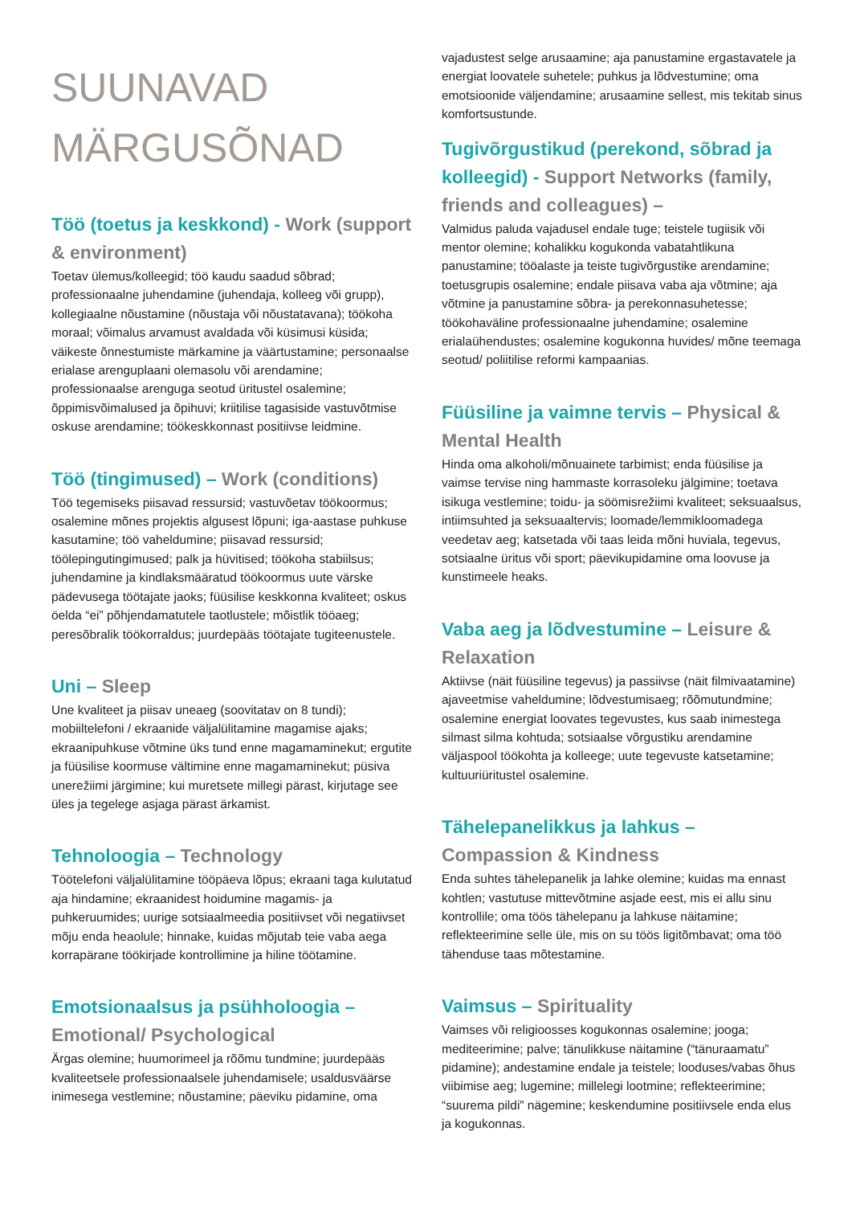SUUNAVAD
MÄRGUSÕNAD
Töö (toetus ja keskkond) - Work (support & environment)
Toetav ülemus/kolleegid; töö kaudu saadud sõbrad; professionaalne juhendamine (juhendaja, kolleeg või grupp), kollegiaalne nõustamine (nõustaja või nõustatavana); töökoha moraal; võimalus arvamust avaldada või küsimusi küsida; väikeste õnnestumiste märkamine ja väärtustamine; personaalse erialase arenguplaani olemasolu või arendamine; professionaalse arenguga seotud üritustel osalemine; õppimisvõimalused ja õpihuvi; kriitilise tagasiside vastuvõtmise oskuse arendamine; töökeskkonnast positiivse leidmine.
Töö (tingimused) – Work (conditions)
Töö tegemiseks piisavad ressursid; vastuvõetav töökoormus; osalemine mõnes projektis algusest lõpuni; iga-aastase puhkuse kasutamine; töö vaheldumine; piisavad ressursid; töölepingutingimused; palk ja hüvitised; töökoha stabiilsus; juhendamine ja kindlaksmääratud töökoormus uute värske pädevusega töötajate jaoks; füüsilise keskkonna kvaliteet; oskus öelda “ei” põhjendamatutele taotlustele; mõistlik tööaeg; peresõbralik töökorraldus; juurdepääs töötajate tugiteenustele.
Uni – Sleep
Une kvaliteet ja piisav uneaeg (soovitatav on 8 tundi); mobiiltelefoni / ekraanide väljalülitamine magamise ajaks; ekraanipuhkuse võtmine üks tund enne magamaminekut; ergutite ja füüsilise koormuse vältimine enne magamaminekut; püsiva unerežiimi järgimine; kui muretsete millegi pärast, kirjutage see üles ja tegelege asjaga pärast ärkamist.
Tehnoloogia – Technology
Töötelefoni väljalülitamine tööpäeva lõpus; ekraani taga kulutatud aja hindamine; ekraanidest hoidumine magamis- ja puhkeruumides; uurige sotsiaalmeedia positiivset või negatiivset mõju enda heaolule; hinnake, kuidas mõjutab teie vaba aega korrapärane töökirjade kontrollimine ja hiline töötamine.
Emotsionaalsus ja psühholoogia – Emotional/ Psychological
Ärgas olemine; huumorimeel ja rõõmu tundmine; juurdepääs kvaliteetsele professionaalsele juhendamisele; usaldusväärse inimesega vestlemine; nõustamine; päeviku pidamine, oma
vajadustest selge arusaamine; aja panustamine ergastavatele ja energiat loovatele suhetele; puhkus ja lõdvestumine; oma emotsioonide väljendamine; arusaamine sellest, mis tekitab sinus komfortsustunde.
Tugivõrgustikud (perekond, sõbrad ja kolleegid) - Support Networks (family, friends and colleagues) –
Valmidus paluda vajadusel endale tuge; teistele tugiisik või mentor olemine; kohalikku kogukonda vabatahtlikuna panustamine; tööalaste ja teiste tugivõrgustike arendamine; toetusgrupis osalemine; endale piisava vaba aja võtmine; aja võtmine ja panustamine sõbra- ja perekonnasuhetesse; töökohaväline professionaalne juhendamine; osalemine erialaühendustes; osalemine kogukonna huvides/ mõne teemaga seotud/ poliitilise reformi kampaanias.
Füüsiline ja vaimne tervis – Physical & Mental Health
Hinda oma alkoholi/mõnuainete tarbimist; enda füüsilise ja vaimse tervise ning hammaste korrasoleku jälgimine; toetava isikuga vestlemine; toidu- ja söömisrežiimi kvaliteet; seksuaalsus, intiimsuhted ja seksuaaltervis; loomade/lemmikloomadega veedetav aeg; katsetada või taas leida mõni huviala, tegevus, sotsiaalne üritus või sport; päevikupidamine oma loovuse ja kunstimeele heaks.
Vaba aeg ja lõdvestumine – Leisure & Relaxation
Aktiivse (näit füüsiline tegevus) ja passiivse (näit filmivaatamine) ajaveetmise vaheldumine; lõdvestumisaeg; rõõmutundmine; osalemine energiat loovates tegevustes, kus saab inimestega silmast silma kohtuda; sotsiaalse võrgustiku arendamine väljaspool töökohta ja kolleege; uute tegevuste katsetamine; kultuuriüritustel osalemine.
Tähelepanelikkus ja lahkus – Compassion & Kindness
Enda suhtes tähelepanelik ja lahke olemine; kuidas ma ennast kohtlen; vastutuse mittevõtmine asjade eest, mis ei allu sinu kontrollile; oma töös tähelepanu ja lahkuse näitamine; reflekteerimine selle üle, mis on su töös ligitõmbavat; oma töö tähenduse taas mõtestamine.
Vaimsus – Spirituality
Vaimses või religioosses kogukonnas osalemine; jooga; mediteerimine; palve; tänulikkuse näitamine (“tänuraamatu” pidamine); andestamine endale ja teistele; looduses/vabas õhus viibimise aeg; lugemine; millelegi lootmine; reflekteerimine; “suurema pildi” nägemine; keskendumine positiivsele enda elus ja kogukonnas.